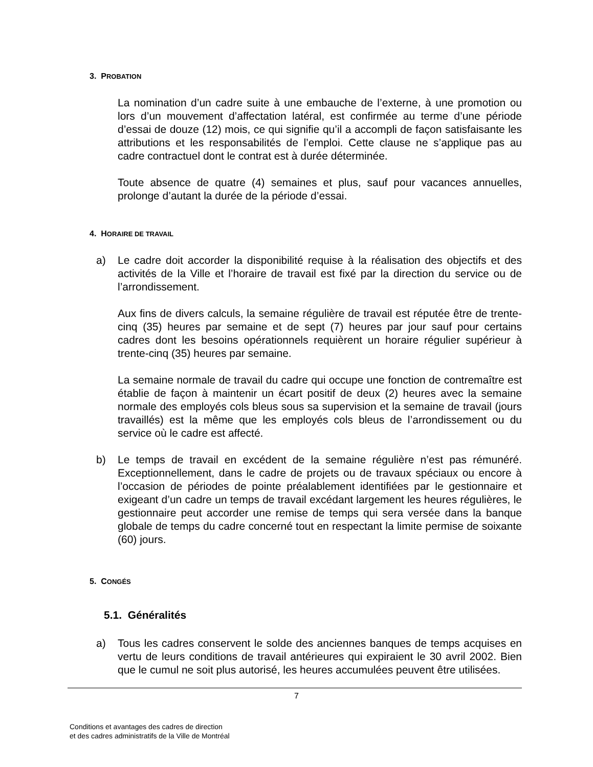3. PROBATION
La nomination d’un cadre suite à une embauche de l’externe, à une promotion ou lors d’un mouvement d’affectation latéral, est confirmée au terme d’une période d’essai de douze (12) mois, ce qui signifie qu’il a accompli de façon satisfaisante les attributions et les responsabilités de l’emploi. Cette clause ne s’applique pas au cadre contractuel dont le contrat est à durée déterminée.
Toute absence de quatre (4) semaines et plus, sauf pour vacances annuelles, prolonge d’autant la durée de la période d’essai.
4. HORAIRE DE TRAVAIL
a) Le cadre doit accorder la disponibilité requise à la réalisation des objectifs et des activités de la Ville et l’horaire de travail est fixé par la direction du service ou de l’arrondissement.
Aux fins de divers calculs, la semaine régulière de travail est réputée être de trente-cinq (35) heures par semaine et de sept (7) heures par jour sauf pour certains cadres dont les besoins opérationnels requièrent un horaire régulier supérieur à trente-cinq (35) heures par semaine.
La semaine normale de travail du cadre qui occupe une fonction de contremaître est établie de façon à maintenir un écart positif de deux (2) heures avec la semaine normale des employés cols bleus sous sa supervision et la semaine de travail (jours travaillés) est la même que les employés cols bleus de l’arrondissement ou du service où le cadre est affecté.
b) Le temps de travail en excédent de la semaine régulière n’est pas rémunéré. Exceptionnellement, dans le cadre de projets ou de travaux spéciaux ou encore à l’occasion de périodes de pointe préalablement identifiées par le gestionnaire et exigeant d’un cadre un temps de travail excédant largement les heures régulières, le gestionnaire peut accorder une remise de temps qui sera versée dans la banque globale de temps du cadre concerné tout en respectant la limite permise de soixante (60) jours.
5. CONGÉS
5.1. Généralités
a) Tous les cadres conservent le solde des anciennes banques de temps acquises en vertu de leurs conditions de travail antérieures qui expiraient le 30 avril 2002. Bien que le cumul ne soit plus autorisé, les heures accumulées peuvent être utilisées.
7
Conditions et avantages des cadres de direction
et des cadres administratifs de la Ville de Montréal